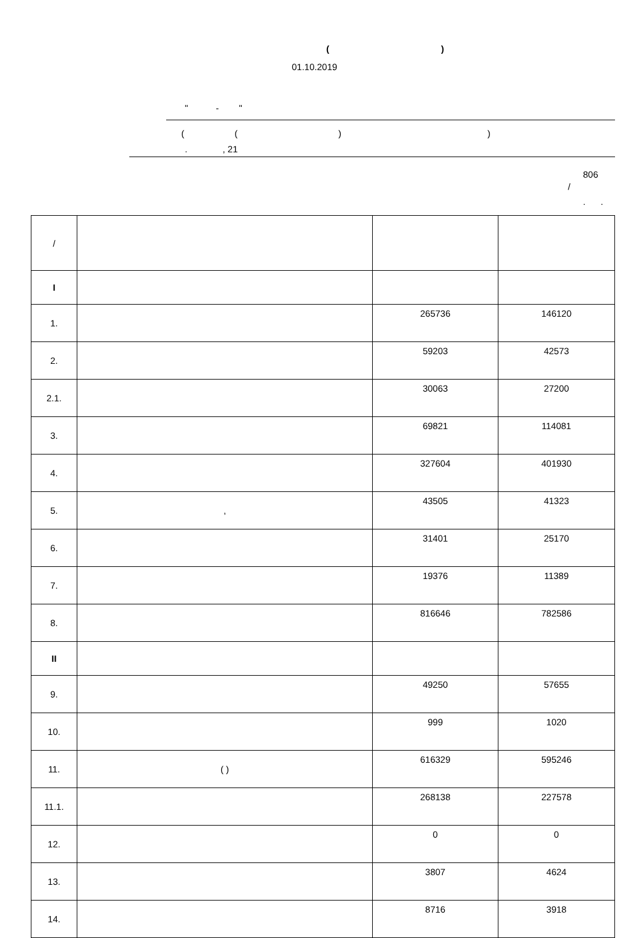(
)
01.10.2019
" - "
( ( ) )
. , 21
806
/
. .
| / | | | |
| I | | | |
| 1. | | 265736 | 146120 |
| 2. | | 59203 | 42573 |
| 2.1. | | 30063 | 27200 |
| 3. | | 69821 | 114081 |
| 4. | | 327604 | 401930 |
| 5. | , | 43505 | 41323 |
| 6. | | 31401 | 25170 |
| 7. | | 19376 | 11389 |
| 8. | | 816646 | 782586 |
| II | | | |
| 9. | | 49250 | 57655 |
| 10. | | 999 | 1020 |
| 11. | ( ) | 616329 | 595246 |
| 11.1. | | 268138 | 227578 |
| 12. | | 0 | 0 |
| 13. | | 3807 | 4624 |
| 14. | | 8716 | 3918 |